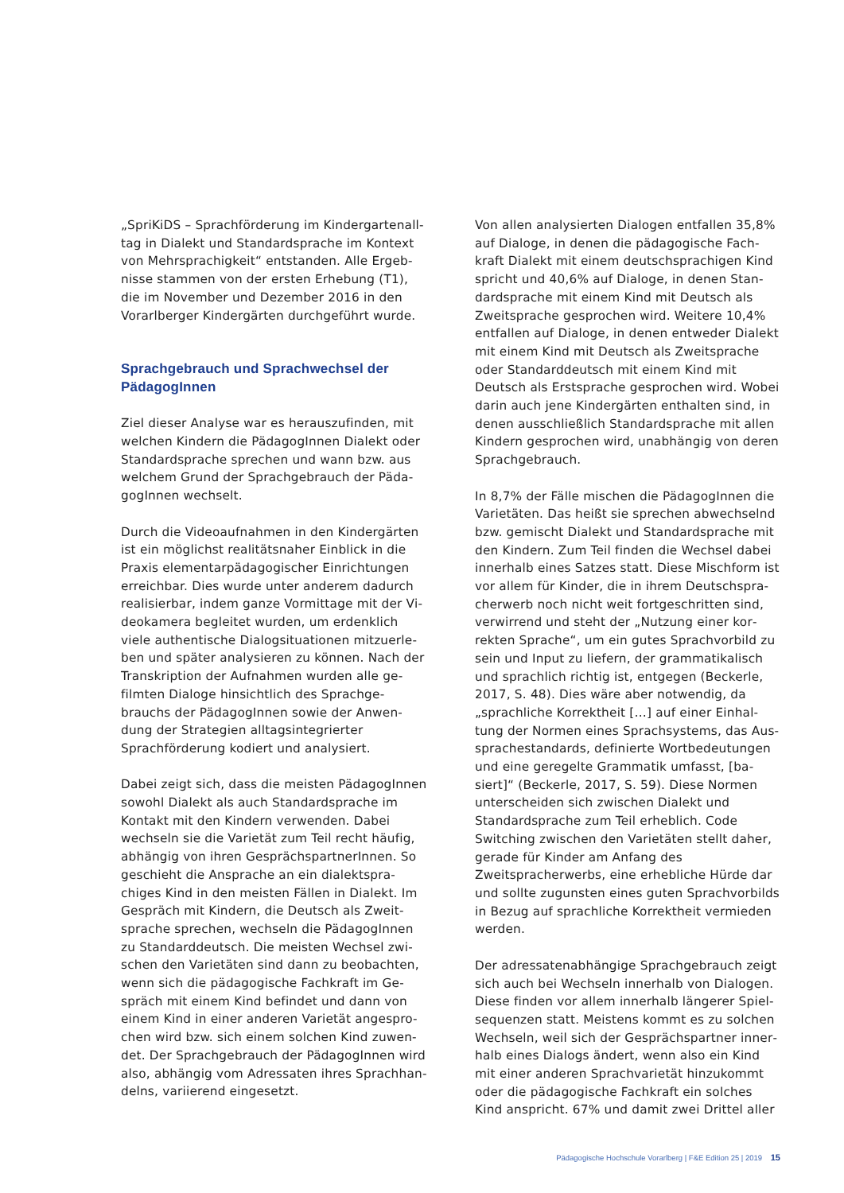„SpriKiDS – Sprachförderung im Kindergartenall­tag in Dialekt und Standardsprache im Kontext von Mehrsprachigkeit“ entstanden. Alle Ergeb­nisse stammen von der ersten Erhebung (T1), die im November und Dezember 2016 in den Vorarlberger Kindergärten durchgeführt wurde.
Sprachgebrauch und Sprachwechsel der PädagogInnen
Ziel dieser Analyse war es herauszufinden, mit welchen Kindern die PädagogInnen Dialekt oder Standardsprache sprechen und wann bzw. aus welchem Grund der Sprachgebrauch der Päda­gogInnen wechselt.
Durch die Videoaufnahmen in den Kindergärten ist ein möglichst realitätsnaher Einblick in die Praxis elementarpädagogischer Einrichtungen erreichbar. Dies wurde unter anderem dadurch realisierbar, indem ganze Vormittage mit der Vi­deokamera begleitet wurden, um erdenklich viele authentische Dialogsituationen mitzuerle­ben und später analysieren zu können. Nach der Transkription der Aufnahmen wurden alle ge­filmten Dialoge hinsichtlich des Sprachge­brauchs der PädagogInnen sowie der Anwen­dung der Strategien alltagsintegrierter Sprachförderung kodiert und analysiert.
Dabei zeigt sich, dass die meisten Pädago­gInnen sowohl Dialekt als auch Standardsprache im Kontakt mit den Kindern verwenden. Dabei wechseln sie die Varietät zum Teil recht häufig, abhängig von ihren GesprächspartnerInnen. So geschieht die Ansprache an ein dialektspra­chiges Kind in den meisten Fällen in Dialekt. Im Gespräch mit Kindern, die Deutsch als Zweit­sprache sprechen, wechseln die PädagogInnen zu Standarddeutsch. Die meisten Wechsel zwi­schen den Varietäten sind dann zu beobachten, wenn sich die pädagogische Fachkraft im Ge­spräch mit einem Kind befindet und dann von einem Kind in einer anderen Varietät angespro­chen wird bzw. sich einem solchen Kind zuwen­det. Der Sprachgebrauch der PädagogInnen wird also, abhängig vom Adressaten ihres Sprachhan­delns, variierend eingesetzt.
Von allen analysierten Dialogen entfallen 35,8% auf Dialoge, in denen die pädagogische Fach­kraft Dialekt mit einem deutschsprachigen Kind spricht und 40,6% auf Dialoge, in denen Stan­dardsprache mit einem Kind mit Deutsch als Zweitsprache gesprochen wird. Weitere 10,4% entfallen auf Dialoge, in denen entweder Dialekt mit einem Kind mit Deutsch als Zweitsprache oder Standarddeutsch mit einem Kind mit Deutsch als Erstsprache gesprochen wird. Wobei darin auch jene Kindergärten enthalten sind, in denen ausschließlich Standardsprache mit allen Kindern gesprochen wird, unabhängig von deren Sprachgebrauch.
In 8,7% der Fälle mischen die PädagogInnen die Varietäten. Das heißt sie sprechen abwechselnd bzw. gemischt Dialekt und Standardsprache mit den Kindern. Zum Teil finden die Wechsel dabei innerhalb eines Satzes statt. Diese Mischform ist vor allem für Kinder, die in ihrem Deutschspra­cherwerb noch nicht weit fortgeschritten sind, verwirrend und steht der „Nutzung einer kor­rekten Sprache“, um ein gutes Sprachvorbild zu sein und Input zu liefern, der grammatikalisch und sprachlich richtig ist, entgegen (Beckerle, 2017, S. 48). Dies wäre aber notwendig, da „sprachliche Korrektheit […] auf einer Einhal­tung der Normen eines Sprachsystems, das Aus­sprachestandards, definierte Wortbedeutungen und eine geregelte Grammatik umfasst, [ba­siert]“ (Beckerle, 2017, S. 59). Diese Normen un­terscheiden sich zwischen Dialekt und Standard­sprache zum Teil erheblich. Code Switching zwischen den Varietäten stellt daher, gerade für Kinder am Anfang des Zweitspracherwerbs, eine erhebliche Hürde dar und sollte zugunsten eines guten Sprachvorbilds in Bezug auf sprachliche Korrektheit vermieden werden.
Der adressatenabhängige Sprachgebrauch zeigt sich auch bei Wechseln innerhalb von Dialogen. Diese finden vor allem innerhalb längerer Spiel­sequenzen statt. Meistens kommt es zu solchen Wechseln, weil sich der Gesprächspartner inner­halb eines Dialogs ändert, wenn also ein Kind mit einer anderen Sprachvarietät hinzukommt oder die pädagogische Fachkraft ein solches Kind anspricht. 67% und damit zwei Drittel aller
Pädagogische Hochschule Vorarlberg | F&E Edition 25 | 2019 15